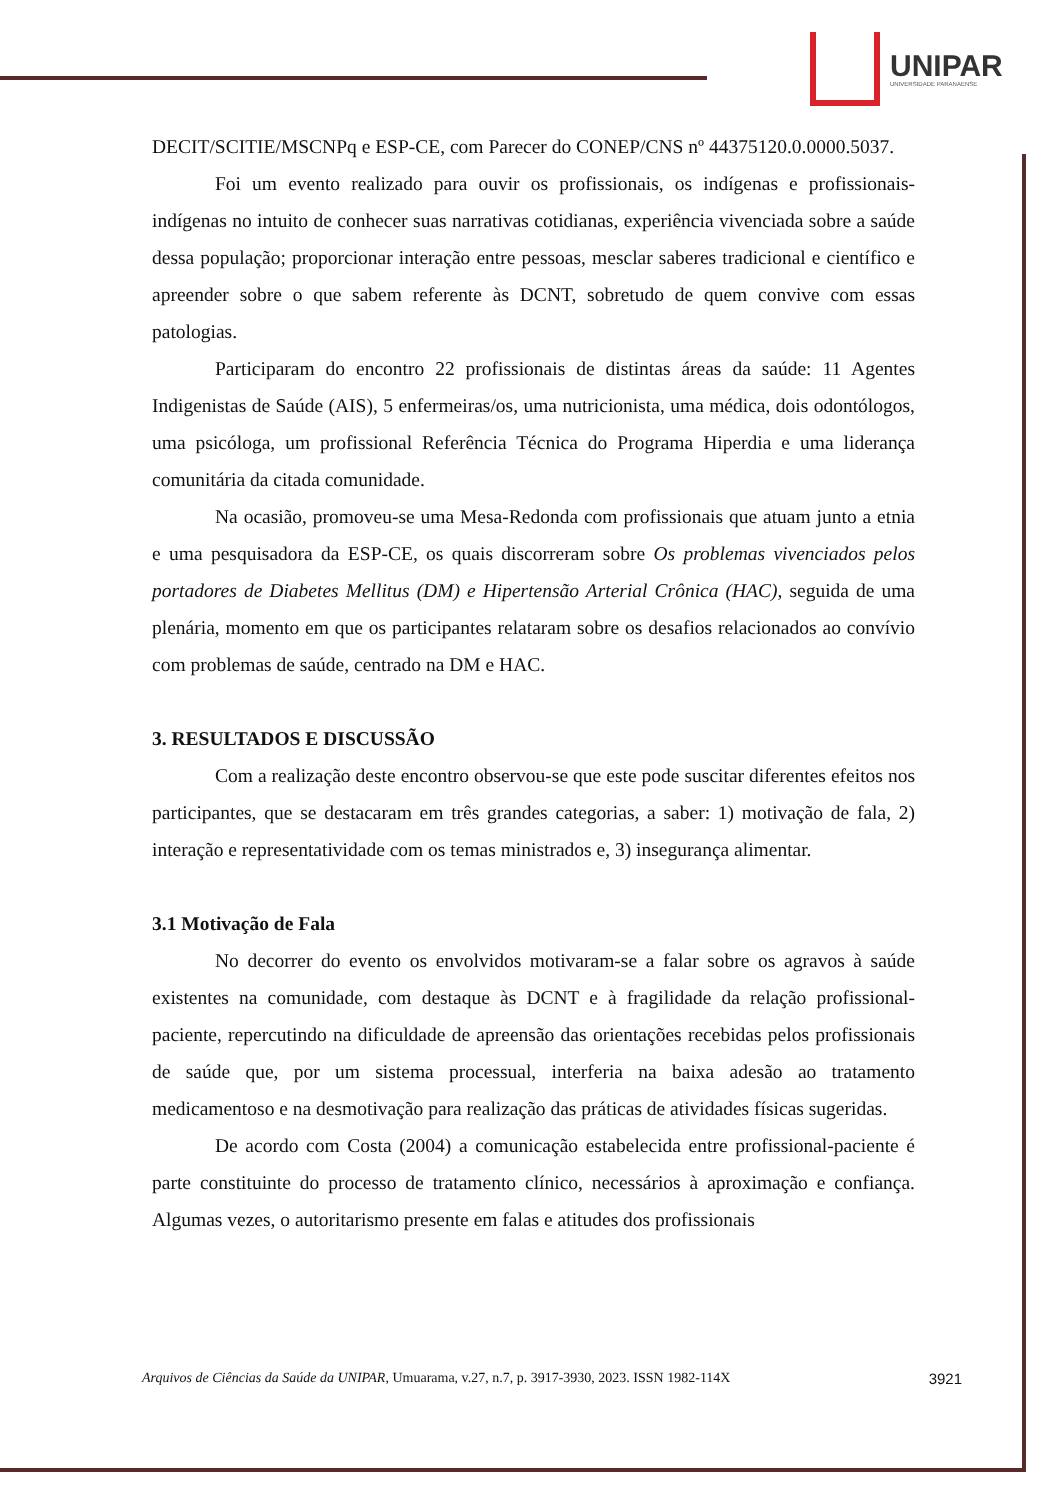UNIPAR
UNIVERSIDADE PARANAENSE
DECIT/SCITIE/MSCNPq e ESP-CE, com Parecer do CONEP/CNS nº 44375120.0.0000.5037.
Foi um evento realizado para ouvir os profissionais, os indígenas e profissionais-indígenas no intuito de conhecer suas narrativas cotidianas, experiência vivenciada sobre a saúde dessa população; proporcionar interação entre pessoas, mesclar saberes tradicional e científico e apreender sobre o que sabem referente às DCNT, sobretudo de quem convive com essas patologias.
Participaram do encontro 22 profissionais de distintas áreas da saúde: 11 Agentes Indigenistas de Saúde (AIS), 5 enfermeiras/os, uma nutricionista, uma médica, dois odontólogos, uma psicóloga, um profissional Referência Técnica do Programa Hiperdia e uma liderança comunitária da citada comunidade.
Na ocasião, promoveu-se uma Mesa-Redonda com profissionais que atuam junto a etnia e uma pesquisadora da ESP-CE, os quais discorreram sobre Os problemas vivenciados pelos portadores de Diabetes Mellitus (DM) e Hipertensão Arterial Crônica (HAC), seguida de uma plenária, momento em que os participantes relataram sobre os desafios relacionados ao convívio com problemas de saúde, centrado na DM e HAC.
3. RESULTADOS E DISCUSSÃO
Com a realização deste encontro observou-se que este pode suscitar diferentes efeitos nos participantes, que se destacaram em três grandes categorias, a saber: 1) motivação de fala, 2) interação e representatividade com os temas ministrados e, 3) insegurança alimentar.
3.1 Motivação de Fala
No decorrer do evento os envolvidos motivaram-se a falar sobre os agravos à saúde existentes na comunidade, com destaque às DCNT e à fragilidade da relação profissional-paciente, repercutindo na dificuldade de apreensão das orientações recebidas pelos profissionais de saúde que, por um sistema processual, interferia na baixa adesão ao tratamento medicamentoso e na desmotivação para realização das práticas de atividades físicas sugeridas.
De acordo com Costa (2004) a comunicação estabelecida entre profissional-paciente é parte constituinte do processo de tratamento clínico, necessários à aproximação e confiança. Algumas vezes, o autoritarismo presente em falas e atitudes dos profissionais
Arquivos de Ciências da Saúde da UNIPAR, Umuarama, v.27, n.7, p. 3917-3930, 2023. ISSN 1982-114X 3921